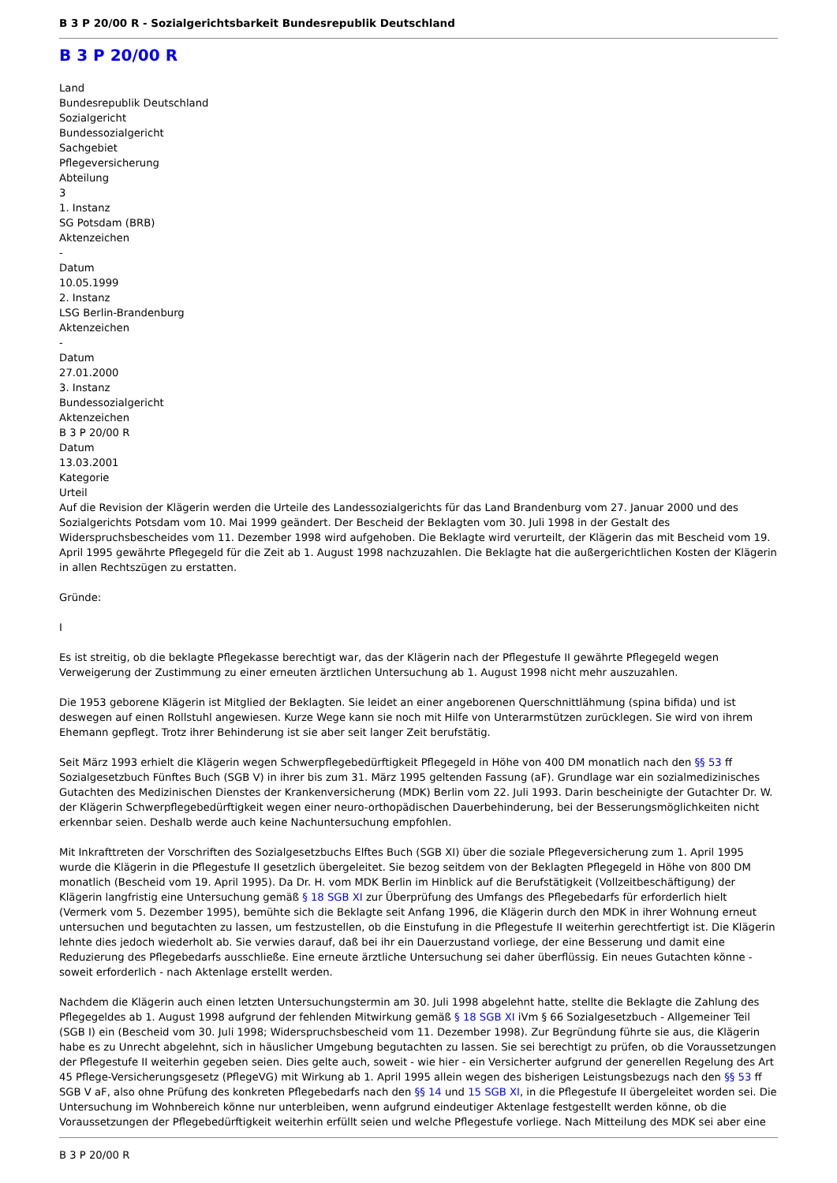B 3 P 20/00 R - Sozialgerichtsbarkeit Bundesrepublik Deutschland
B 3 P 20/00 R
Land
Bundesrepublik Deutschland
Sozialgericht
Bundessozialgericht
Sachgebiet
Pflegeversicherung
Abteilung
3
1. Instanz
SG Potsdam (BRB)
Aktenzeichen
-
Datum
10.05.1999
2. Instanz
LSG Berlin-Brandenburg
Aktenzeichen
-
Datum
27.01.2000
3. Instanz
Bundessozialgericht
Aktenzeichen
B 3 P 20/00 R
Datum
13.03.2001
Kategorie
Urteil
Auf die Revision der Klägerin werden die Urteile des Landessozialgerichts für das Land Brandenburg vom 27. Januar 2000 und des Sozialgerichts Potsdam vom 10. Mai 1999 geändert. Der Bescheid der Beklagten vom 30. Juli 1998 in der Gestalt des Widerspruchsbescheides vom 11. Dezember 1998 wird aufgehoben. Die Beklagte wird verurteilt, der Klägerin das mit Bescheid vom 19. April 1995 gewährte Pflegegeld für die Zeit ab 1. August 1998 nachzuzahlen. Die Beklagte hat die außergerichtlichen Kosten der Klägerin in allen Rechtszügen zu erstatten.
Gründe:
I
Es ist streitig, ob die beklagte Pflegekasse berechtigt war, das der Klägerin nach der Pflegestufe II gewährte Pflegegeld wegen Verweigerung der Zustimmung zu einer erneuten ärztlichen Untersuchung ab 1. August 1998 nicht mehr auszuzahlen.
Die 1953 geborene Klägerin ist Mitglied der Beklagten. Sie leidet an einer angeborenen Querschnittlähmung (spina bifida) und ist deswegen auf einen Rollstuhl angewiesen. Kurze Wege kann sie noch mit Hilfe von Unterarmstützen zurücklegen. Sie wird von ihrem Ehemann gepflegt. Trotz ihrer Behinderung ist sie aber seit langer Zeit berufstätig.
Seit März 1993 erhielt die Klägerin wegen Schwerpflegebedürftigkeit Pflegegeld in Höhe von 400 DM monatlich nach den §§ 53 ff Sozialgesetzbuch Fünftes Buch (SGB V) in ihrer bis zum 31. März 1995 geltenden Fassung (aF). Grundlage war ein sozialmedizinisches Gutachten des Medizinischen Dienstes der Krankenversicherung (MDK) Berlin vom 22. Juli 1993. Darin bescheinigte der Gutachter Dr. W. der Klägerin Schwerpflegebedürftigkeit wegen einer neuro-orthopädischen Dauerbehinderung, bei der Besserungsmöglichkeiten nicht erkennbar seien. Deshalb werde auch keine Nachuntersuchung empfohlen.
Mit Inkrafttreten der Vorschriften des Sozialgesetzbuchs Elftes Buch (SGB XI) über die soziale Pflegeversicherung zum 1. April 1995 wurde die Klägerin in die Pflegestufe II gesetzlich übergeleitet. Sie bezog seitdem von der Beklagten Pflegegeld in Höhe von 800 DM monatlich (Bescheid vom 19. April 1995). Da Dr. H. vom MDK Berlin im Hinblick auf die Berufstätigkeit (Vollzeitbeschäftigung) der Klägerin langfristig eine Untersuchung gemäß § 18 SGB XI zur Überprüfung des Umfangs des Pflegebedarfs für erforderlich hielt (Vermerk vom 5. Dezember 1995), bemühte sich die Beklagte seit Anfang 1996, die Klägerin durch den MDK in ihrer Wohnung erneut untersuchen und begutachten zu lassen, um festzustellen, ob die Einstufung in die Pflegestufe II weiterhin gerechtfertigt ist. Die Klägerin lehnte dies jedoch wiederholt ab. Sie verwies darauf, daß bei ihr ein Dauerzustand vorliege, der eine Besserung und damit eine Reduzierung des Pflegebedarfs ausschließe. Eine erneute ärztliche Untersuchung sei daher überflüssig. Ein neues Gutachten könne - soweit erforderlich - nach Aktenlage erstellt werden.
Nachdem die Klägerin auch einen letzten Untersuchungstermin am 30. Juli 1998 abgelehnt hatte, stellte die Beklagte die Zahlung des Pflegegeldes ab 1. August 1998 aufgrund der fehlenden Mitwirkung gemäß § 18 SGB XI iVm § 66 Sozialgesetzbuch - Allgemeiner Teil (SGB I) ein (Bescheid vom 30. Juli 1998; Widerspruchsbescheid vom 11. Dezember 1998). Zur Begründung führte sie aus, die Klägerin habe es zu Unrecht abgelehnt, sich in häuslicher Umgebung begutachten zu lassen. Sie sei berechtigt zu prüfen, ob die Voraussetzungen der Pflegestufe II weiterhin gegeben seien. Dies gelte auch, soweit - wie hier - ein Versicherter aufgrund der generellen Regelung des Art 45 Pflege-Versicherungsgesetz (PflegeVG) mit Wirkung ab 1. April 1995 allein wegen des bisherigen Leistungsbezugs nach den §§ 53 ff SGB V aF, also ohne Prüfung des konkreten Pflegebedarfs nach den §§ 14 und 15 SGB XI, in die Pflegestufe II übergeleitet worden sei. Die Untersuchung im Wohnbereich könne nur unterbleiben, wenn aufgrund eindeutiger Aktenlage festgestellt werden könne, ob die Voraussetzungen der Pflegebedürftigkeit weiterhin erfüllt seien und welche Pflegestufe vorliege. Nach Mitteilung des MDK sei aber eine
B 3 P 20/00 R